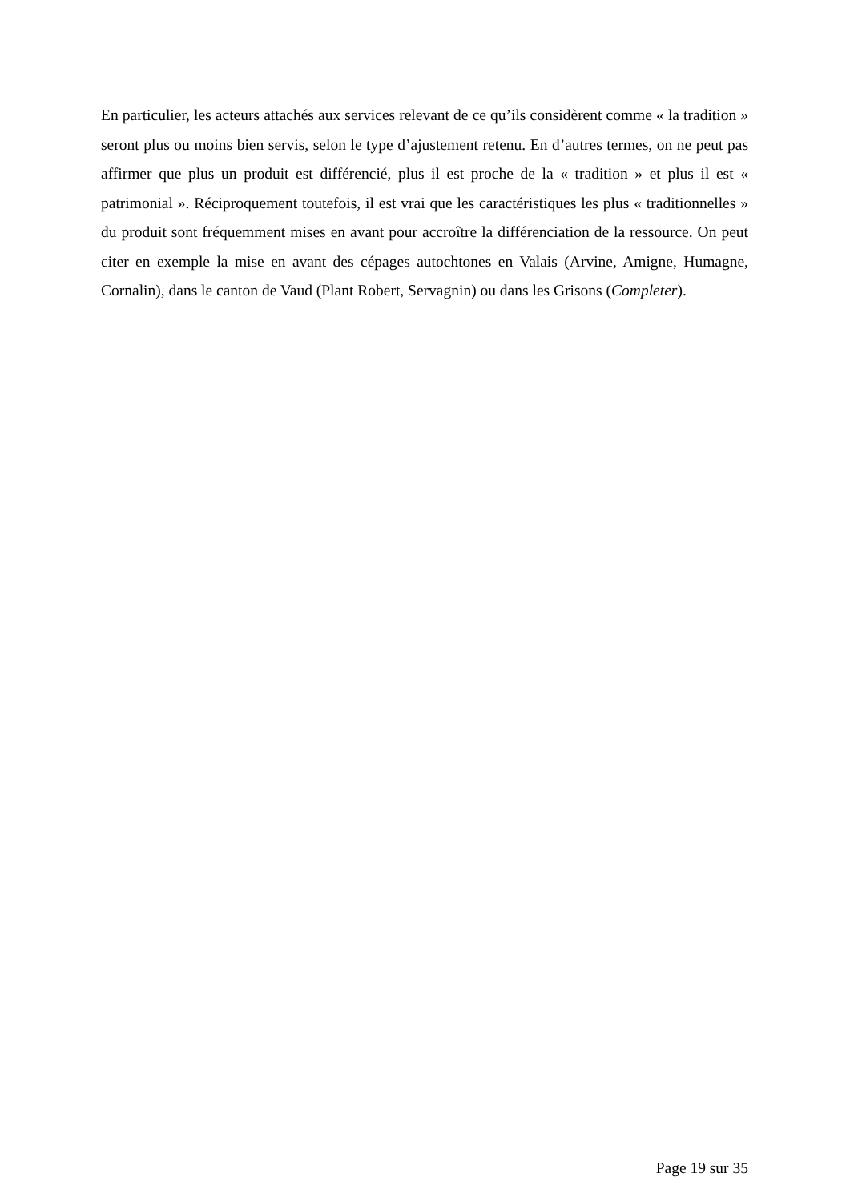En particulier, les acteurs attachés aux services relevant de ce qu’ils considèrent comme « la tradition » seront plus ou moins bien servis, selon le type d’ajustement retenu. En d’autres termes, on ne peut pas affirmer que plus un produit est différencié, plus il est proche de la « tradition » et plus il est « patrimonial ». Réciproquement toutefois, il est vrai que les caractéristiques les plus « traditionnelles » du produit sont fréquemment mises en avant pour accroître la différenciation de la ressource. On peut citer en exemple la mise en avant des cépages autochtones en Valais (Arvine, Amigne, Humagne, Cornalin), dans le canton de Vaud (Plant Robert, Servagnin) ou dans les Grisons (Completer).
Page 19 sur 35